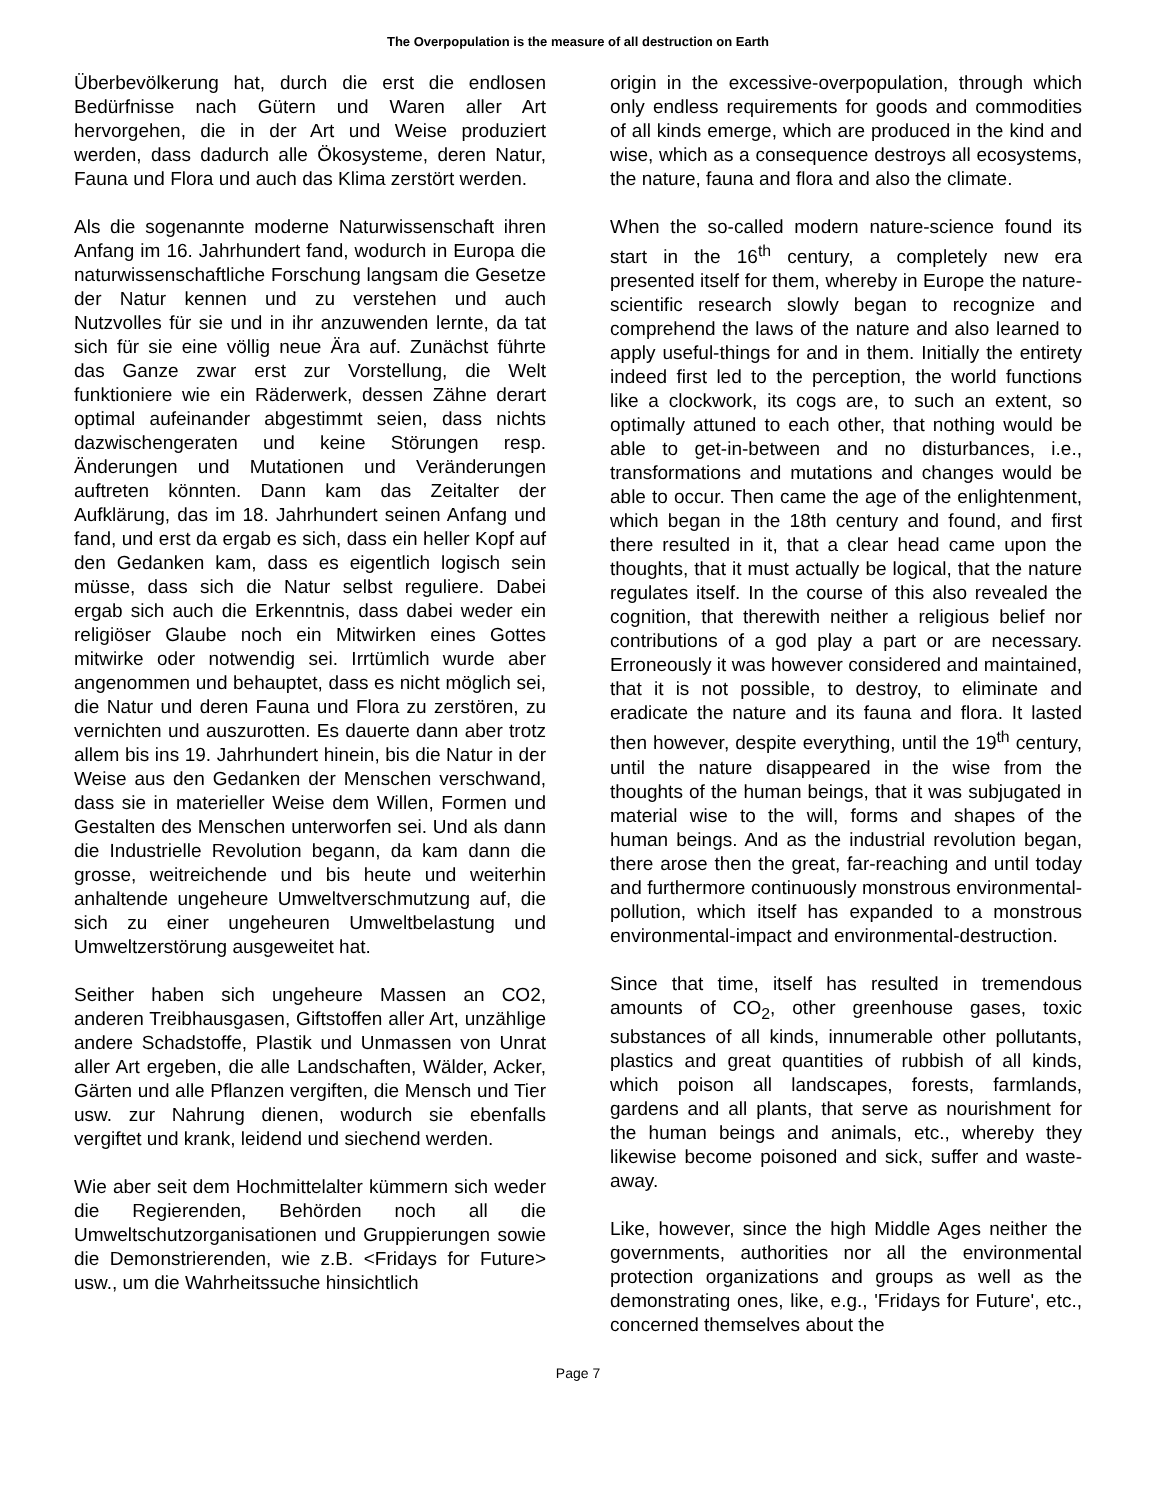The Overpopulation is the measure of all destruction on Earth
Überbevölkerung hat, durch die erst die endlosen Bedürfnisse nach Gütern und Waren aller Art hervorgehen, die in der Art und Weise produziert werden, dass dadurch alle Ökosysteme, deren Natur, Fauna und Flora und auch das Klima zerstört werden.
Als die sogenannte moderne Naturwissenschaft ihren Anfang im 16. Jahrhundert fand, wodurch in Europa die naturwissenschaftliche Forschung langsam die Gesetze der Natur kennen und zu verstehen und auch Nutzvolles für sie und in ihr anzuwenden lernte, da tat sich für sie eine völlig neue Ära auf. Zunächst führte das Ganze zwar erst zur Vorstellung, die Welt funktioniere wie ein Räderwerk, dessen Zähne derart optimal aufeinander abgestimmt seien, dass nichts dazwischengeraten und keine Störungen resp. Änderungen und Mutationen und Veränderungen auftreten könnten. Dann kam das Zeitalter der Aufklärung, das im 18. Jahrhundert seinen Anfang und fand, und erst da ergab es sich, dass ein heller Kopf auf den Gedanken kam, dass es eigentlich logisch sein müsse, dass sich die Natur selbst reguliere. Dabei ergab sich auch die Erkenntnis, dass dabei weder ein religiöser Glaube noch ein Mitwirken eines Gottes mitwirke oder notwendig sei. Irrtümlich wurde aber angenommen und behauptet, dass es nicht möglich sei, die Natur und deren Fauna und Flora zu zerstören, zu vernichten und auszurotten. Es dauerte dann aber trotz allem bis ins 19. Jahrhundert hinein, bis die Natur in der Weise aus den Gedanken der Menschen verschwand, dass sie in materieller Weise dem Willen, Formen und Gestalten des Menschen unterworfen sei. Und als dann die Industrielle Revolution begann, da kam dann die grosse, weitreichende und bis heute und weiterhin anhaltende ungeheure Umweltverschmutzung auf, die sich zu einer ungeheuren Umweltbelastung und Umweltzerstörung ausgeweitet hat.
Seither haben sich ungeheure Massen an CO2, anderen Treibhausgasen, Giftstoffen aller Art, unzählige andere Schadstoffe, Plastik und Unmassen von Unrat aller Art ergeben, die alle Landschaften, Wälder, Acker, Gärten und alle Pflanzen vergiften, die Mensch und Tier usw. zur Nahrung dienen, wodurch sie ebenfalls vergiftet und krank, leidend und siechend werden.
Wie aber seit dem Hochmittelalter kümmern sich weder die Regierenden, Behörden noch all die Umweltschutzorganisationen und Gruppierungen sowie die Demonstrierenden, wie z.B. <Fridays for Future> usw., um die Wahrheitssuche hinsichtlich
origin in the excessive-overpopulation, through which only endless requirements for goods and commodities of all kinds emerge, which are produced in the kind and wise, which as a consequence destroys all ecosystems, the nature, fauna and flora and also the climate.
When the so-called modern nature-science found its start in the 16<sup>th</sup> century, a completely new era presented itself for them, whereby in Europe the nature-scientific research slowly began to recognize and comprehend the laws of the nature and also learned to apply useful-things for and in them. Initially the entirety indeed first led to the perception, the world functions like a clockwork, its cogs are, to such an extent, so optimally attuned to each other, that nothing would be able to get-in-between and no disturbances, i.e., transformations and mutations and changes would be able to occur. Then came the age of the enlightenment, which began in the 18th century and found, and first there resulted in it, that a clear head came upon the thoughts, that it must actually be logical, that the nature regulates itself. In the course of this also revealed the cognition, that therewith neither a religious belief nor contributions of a god play a part or are necessary. Erroneously it was however considered and maintained, that it is not possible, to destroy, to eliminate and eradicate the nature and its fauna and flora. It lasted then however, despite everything, until the 19<sup>th</sup> century, until the nature disappeared in the wise from the thoughts of the human beings, that it was subjugated in material wise to the will, forms and shapes of the human beings. And as the industrial revolution began, there arose then the great, far-reaching and until today and furthermore continuously monstrous environmental-pollution, which itself has expanded to a monstrous environmental-impact and environmental-destruction.
Since that time, itself has resulted in tremendous amounts of CO<sub>2</sub>, other greenhouse gases, toxic substances of all kinds, innumerable other pollutants, plastics and great quantities of rubbish of all kinds, which poison all landscapes, forests, farmlands, gardens and all plants, that serve as nourishment for the human beings and animals, etc., whereby they likewise become poisoned and sick, suffer and waste-away.
Like, however, since the high Middle Ages neither the governments, authorities nor all the environmental protection organizations and groups as well as the demonstrating ones, like, e.g., 'Fridays for Future', etc., concerned themselves about the
Page 7